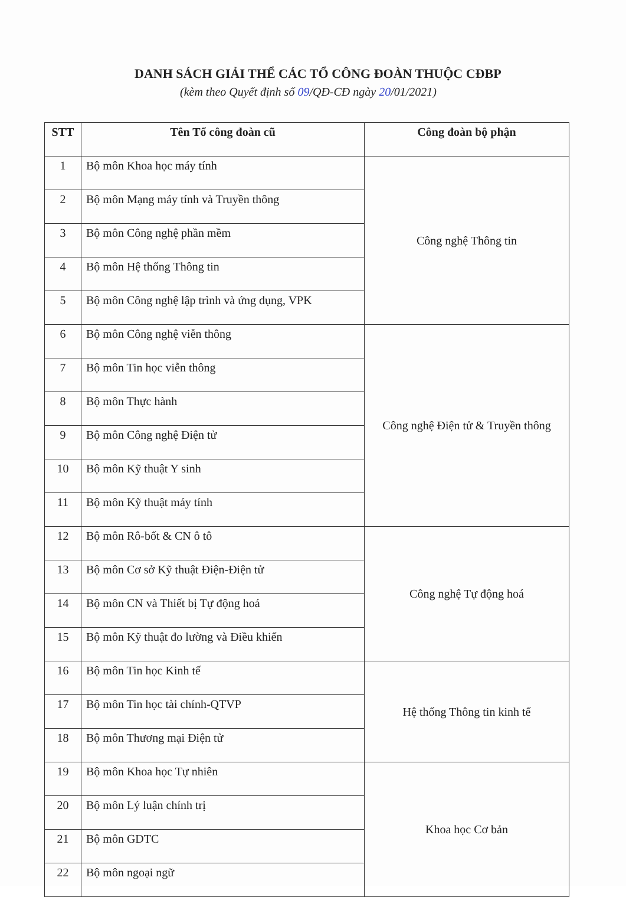DANH SÁCH GIẢI THỂ CÁC TỔ CÔNG ĐOÀN THUỘC CĐBP
(kèm theo Quyết định số 09/QĐ-CĐ ngày 20/01/2021)
| STT | Tên Tổ công đoàn cũ | Công đoàn bộ phận |
| --- | --- | --- |
| 1 | Bộ môn Khoa học máy tính | Công nghệ Thông tin |
| 2 | Bộ môn Mạng máy tính và Truyền thông | |
| 3 | Bộ môn Công nghệ phần mềm | |
| 4 | Bộ môn Hệ thống Thông tin | |
| 5 | Bộ môn Công nghệ lập trình và ứng dụng, VPK | |
| 6 | Bộ môn Công nghệ viễn thông | Công nghệ Điện tử & Truyền thông |
| 7 | Bộ môn Tin học viễn thông | |
| 8 | Bộ môn Thực hành | |
| 9 | Bộ môn Công nghệ Điện tử | |
| 10 | Bộ môn Kỹ thuật Y sinh | |
| 11 | Bộ môn Kỹ thuật máy tính | |
| 12 | Bộ môn Rô-bốt & CN ô tô | Công nghệ Tự động hoá |
| 13 | Bộ môn Cơ sở Kỹ thuật Điện-Điện tử | |
| 14 | Bộ môn CN và Thiết bị Tự động hoá | |
| 15 | Bộ môn Kỹ thuật đo lường và Điều khiển | |
| 16 | Bộ môn Tin học Kinh tế | Hệ thống Thông tin kinh tế |
| 17 | Bộ môn Tin học tài chính-QTVP | |
| 18 | Bộ môn Thương mại Điện tử | |
| 19 | Bộ môn Khoa học Tự nhiên | Khoa học Cơ bản |
| 20 | Bộ môn Lý luận chính trị | |
| 21 | Bộ môn GDTC | |
| 22 | Bộ môn ngoại ngữ | |